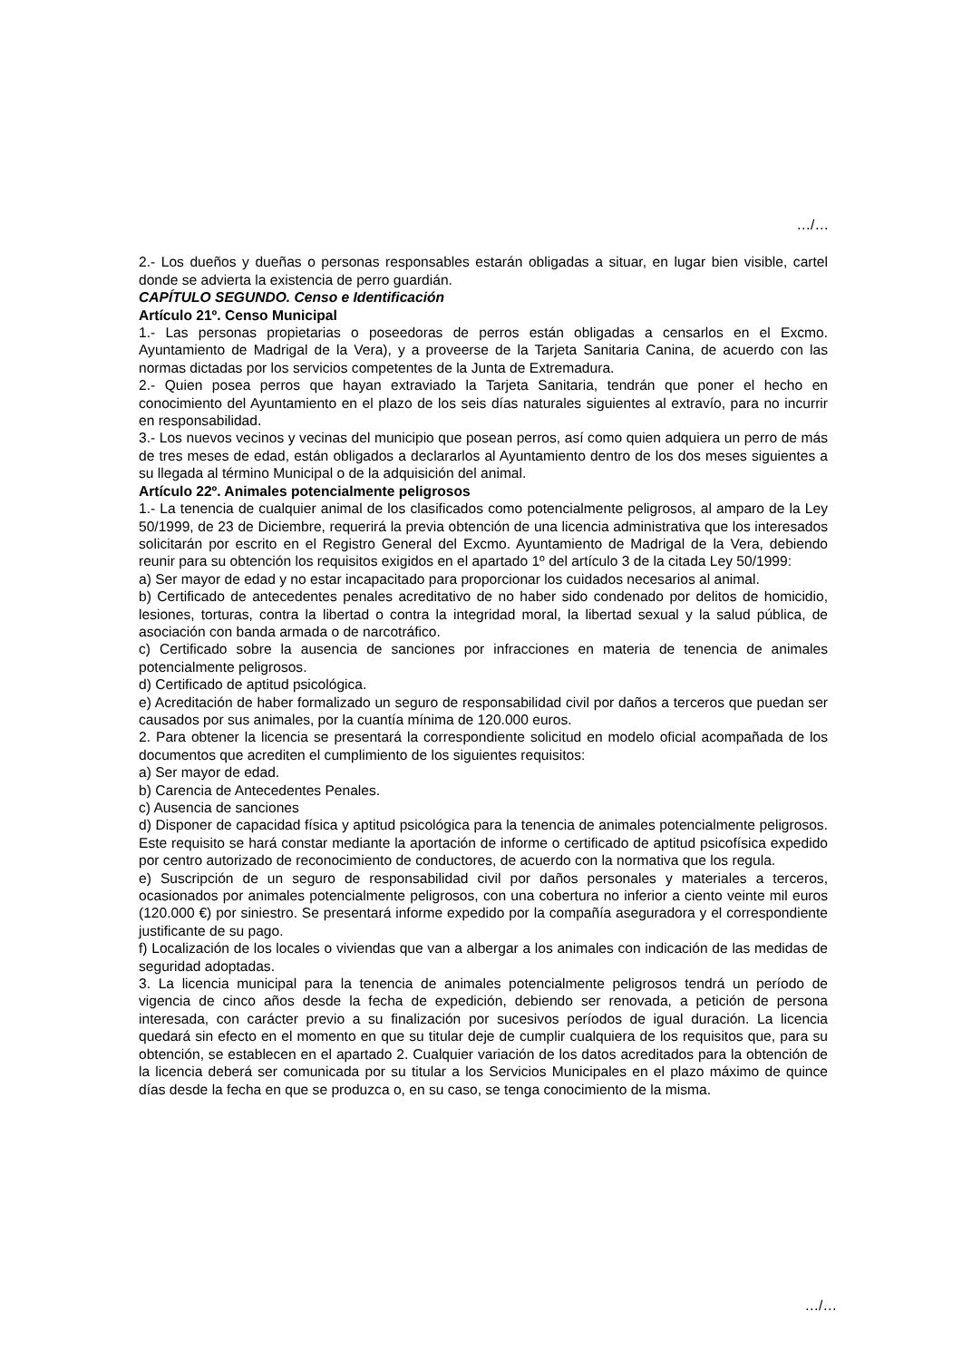…/…
2.- Los dueños y dueñas o personas responsables estarán obligadas a situar, en lugar bien visible, cartel donde se advierta la existencia de perro guardián.
CAPÍTULO SEGUNDO. Censo e Identificación
Artículo 21º. Censo Municipal
1.- Las personas propietarias o poseedoras de perros están obligadas a censarlos en el Excmo. Ayuntamiento de Madrigal de la Vera), y a proveerse de la Tarjeta Sanitaria Canina, de acuerdo con las normas dictadas por los servicios competentes de la Junta de Extremadura.
2.- Quien posea perros que hayan extraviado la Tarjeta Sanitaria, tendrán que poner el hecho en conocimiento del Ayuntamiento en el plazo de los seis días naturales siguientes al extravío, para no incurrir en responsabilidad.
3.- Los nuevos vecinos y vecinas del municipio que posean perros, así como quien adquiera un perro de más de tres meses de edad, están obligados a declararlos al Ayuntamiento dentro de los dos meses siguientes a su llegada al término Municipal o de la adquisición del animal.
Artículo 22º. Animales potencialmente peligrosos
1.- La tenencia de cualquier animal de los clasificados como potencialmente peligrosos, al amparo de la Ley 50/1999, de 23 de Diciembre, requerirá la previa obtención de una licencia administrativa que los interesados solicitarán por escrito en el Registro General del Excmo. Ayuntamiento de Madrigal de la Vera, debiendo reunir para su obtención los requisitos exigidos en el apartado 1º del artículo 3 de la citada Ley 50/1999:
a) Ser mayor de edad y no estar incapacitado para proporcionar los cuidados necesarios al animal.
b) Certificado de antecedentes penales acreditativo de no haber sido condenado por delitos de homicidio, lesiones, torturas, contra la libertad o contra la integridad moral, la libertad sexual y la salud pública, de asociación con banda armada o de narcotráfico.
c) Certificado sobre la ausencia de sanciones por infracciones en materia de tenencia de animales potencialmente peligrosos.
d) Certificado de aptitud psicológica.
e) Acreditación de haber formalizado un seguro de responsabilidad civil por daños a terceros que puedan ser causados por sus animales, por la cuantía mínima de 120.000 euros.
2. Para obtener la licencia se presentará la correspondiente solicitud en modelo oficial acompañada de los documentos que acrediten el cumplimiento de los siguientes requisitos:
a) Ser mayor de edad.
b) Carencia de Antecedentes Penales.
c) Ausencia de sanciones
d) Disponer de capacidad física y aptitud psicológica para la tenencia de animales potencialmente peligrosos. Este requisito se hará constar mediante la aportación de informe o certificado de aptitud psicofísica expedido por centro autorizado de reconocimiento de conductores, de acuerdo con la normativa que los regula.
e) Suscripción de un seguro de responsabilidad civil por daños personales y materiales a terceros, ocasionados por animales potencialmente peligrosos, con una cobertura no inferior a ciento veinte mil euros (120.000 €) por siniestro. Se presentará informe expedido por la compañía aseguradora y el correspondiente justificante de su pago.
f) Localización de los locales o viviendas que van a albergar a los animales con indicación de las medidas de seguridad adoptadas.
3. La licencia municipal para la tenencia de animales potencialmente peligrosos tendrá un período de vigencia de cinco años desde la fecha de expedición, debiendo ser renovada, a petición de persona interesada, con carácter previo a su finalización por sucesivos períodos de igual duración. La licencia quedará sin efecto en el momento en que su titular deje de cumplir cualquiera de los requisitos que, para su obtención, se establecen en el apartado 2. Cualquier variación de los datos acreditados para la obtención de la licencia deberá ser comunicada por su titular a los Servicios Municipales en el plazo máximo de quince días desde la fecha en que se produzca o, en su caso, se tenga conocimiento de la misma.
…/…